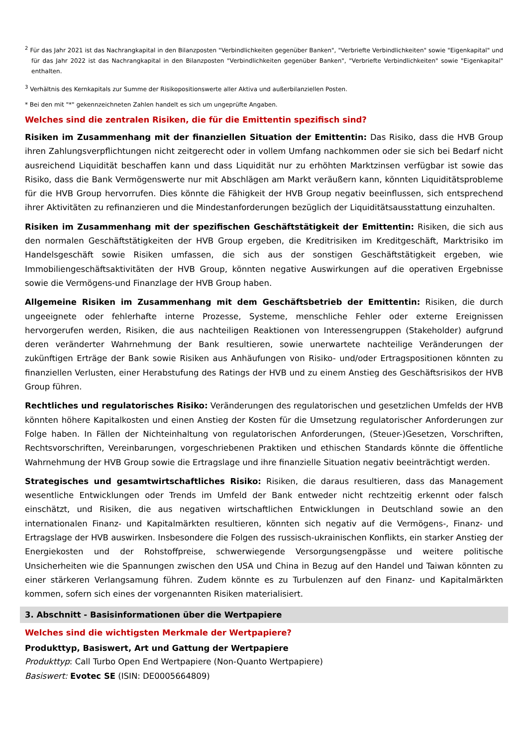<sup>2</sup> Für das Jahr 2021 ist das Nachrangkapital in den Bilanzposten "Verbindlichkeiten gegenüber Banken", "Verbriefte Verbindlichkeiten" sowie "Eigenkapital" und für das Jahr 2022 ist das Nachrangkapital in den Bilanzposten "Verbindlichkeiten gegenüber Banken", "Verbriefte Verbindlichkeiten" sowie "Eigenkapital" enthalten.
<sup>3</sup> Verhältnis des Kernkapitals zur Summe der Risikopositionswerte aller Aktiva und außerbilanziellen Posten.
* Bei den mit "*" gekennzeichneten Zahlen handelt es sich um ungeprüfte Angaben.
Welches sind die zentralen Risiken, die für die Emittentin spezifisch sind?
Risiken im Zusammenhang mit der finanziellen Situation der Emittentin: Das Risiko, dass die HVB Group ihren Zahlungsverpflichtungen nicht zeitgerecht oder in vollem Umfang nachkommen oder sie sich bei Bedarf nicht ausreichend Liquidität beschaffen kann und dass Liquidität nur zu erhöhten Marktzinsen verfügbar ist sowie das Risiko, dass die Bank Vermögenswerte nur mit Abschlägen am Markt veräußern kann, könnten Liquiditätsprobleme für die HVB Group hervorrufen. Dies könnte die Fähigkeit der HVB Group negativ beeinflussen, sich entsprechend ihrer Aktivitäten zu refinanzieren und die Mindestanforderungen bezüglich der Liquiditätsausstattung einzuhalten.
Risiken im Zusammenhang mit der spezifischen Geschäftstätigkeit der Emittentin: Risiken, die sich aus den normalen Geschäftstätigkeiten der HVB Group ergeben, die Kreditrisiken im Kreditgeschäft, Marktrisiko im Handelsgeschäft sowie Risiken umfassen, die sich aus der sonstigen Geschäftstätigkeit ergeben, wie Immobiliengeschäftsaktivitäten der HVB Group, könnten negative Auswirkungen auf die operativen Ergebnisse sowie die Vermögens-und Finanzlage der HVB Group haben.
Allgemeine Risiken im Zusammenhang mit dem Geschäftsbetrieb der Emittentin: Risiken, die durch ungeeignete oder fehlerhafte interne Prozesse, Systeme, menschliche Fehler oder externe Ereignissen hervorgerufen werden, Risiken, die aus nachteiligen Reaktionen von Interessengruppen (Stakeholder) aufgrund deren veränderter Wahrnehmung der Bank resultieren, sowie unerwartete nachteilige Veränderungen der zukünftigen Erträge der Bank sowie Risiken aus Anhäufungen von Risiko- und/oder Ertragspositionen könnten zu finanziellen Verlusten, einer Herabstufung des Ratings der HVB und zu einem Anstieg des Geschäftsrisikos der HVB Group führen.
Rechtliches und regulatorisches Risiko: Veränderungen des regulatorischen und gesetzlichen Umfelds der HVB könnten höhere Kapitalkosten und einen Anstieg der Kosten für die Umsetzung regulatorischer Anforderungen zur Folge haben. In Fällen der Nichteinhaltung von regulatorischen Anforderungen, (Steuer-)Gesetzen, Vorschriften, Rechtsvorschriften, Vereinbarungen, vorgeschriebenen Praktiken und ethischen Standards könnte die öffentliche Wahrnehmung der HVB Group sowie die Ertragslage und ihre finanzielle Situation negativ beeinträchtigt werden.
Strategisches und gesamtwirtschaftliches Risiko: Risiken, die daraus resultieren, dass das Management wesentliche Entwicklungen oder Trends im Umfeld der Bank entweder nicht rechtzeitig erkennt oder falsch einschätzt, und Risiken, die aus negativen wirtschaftlichen Entwicklungen in Deutschland sowie an den internationalen Finanz- und Kapitalmärkten resultieren, könnten sich negativ auf die Vermögens-, Finanz- und Ertragslage der HVB auswirken. Insbesondere die Folgen des russisch-ukrainischen Konflikts, ein starker Anstieg der Energiekosten und der Rohstoffpreise, schwerwiegende Versorgungsengpässe und weitere politische Unsicherheiten wie die Spannungen zwischen den USA und China in Bezug auf den Handel und Taiwan könnten zu einer stärkeren Verlangsamung führen. Zudem könnte es zu Turbulenzen auf den Finanz- und Kapitalmärkten kommen, sofern sich eines der vorgenannten Risiken materialisiert.
3. Abschnitt - Basisinformationen über die Wertpapiere
Welches sind die wichtigsten Merkmale der Wertpapiere?
Produkttyp, Basiswert, Art und Gattung der Wertpapiere
Produkttyp: Call Turbo Open End Wertpapiere (Non-Quanto Wertpapiere)
Basiswert: Evotec SE (ISIN: DE0005664809)